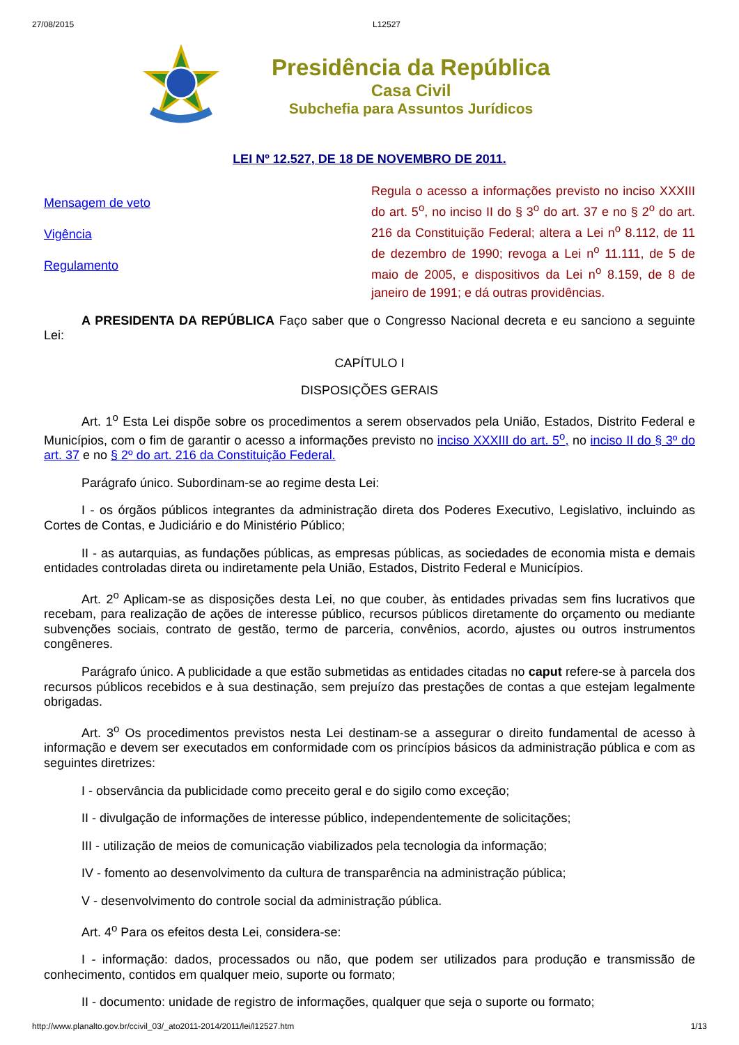27/08/2015 L12527
Presidência da República
Casa Civil
Subchefia para Assuntos Jurídicos
LEI Nº 12.527, DE 18 DE NOVEMBRO DE 2011.
Mensagem de veto
Vigência
Regulamento
Regula o acesso a informações previsto no inciso XXXIII do art. 5<sup>o</sup>, no inciso II do § 3<sup>o</sup> do art. 37 e no § 2<sup>o</sup> do art. 216 da Constituição Federal; altera a Lei n<sup>o</sup> 8.112, de 11 de dezembro de 1990; revoga a Lei n<sup>o</sup> 11.111, de 5 de maio de 2005, e dispositivos da Lei n<sup>o</sup> 8.159, de 8 de janeiro de 1991; e dá outras providências.
A PRESIDENTA DA REPÚBLICA Faço saber que o Congresso Nacional decreta e eu sanciono a seguinte Lei:
CAPÍTULO I
DISPOSIÇÕES GERAIS
Art. 1<sup>o</sup> Esta Lei dispõe sobre os procedimentos a serem observados pela União, Estados, Distrito Federal e Municípios, com o fim de garantir o acesso a informações previsto no inciso XXXIII do art. 5<sup>o</sup>, no inciso II do § 3º do art. 37 e no § 2º do art. 216 da Constituição Federal.
Parágrafo único. Subordinam-se ao regime desta Lei:
I - os órgãos públicos integrantes da administração direta dos Poderes Executivo, Legislativo, incluindo as Cortes de Contas, e Judiciário e do Ministério Público;
II - as autarquias, as fundações públicas, as empresas públicas, as sociedades de economia mista e demais entidades controladas direta ou indiretamente pela União, Estados, Distrito Federal e Municípios.
Art. 2<sup>o</sup> Aplicam-se as disposições desta Lei, no que couber, às entidades privadas sem fins lucrativos que recebam, para realização de ações de interesse público, recursos públicos diretamente do orçamento ou mediante subvenções sociais, contrato de gestão, termo de parceria, convênios, acordo, ajustes ou outros instrumentos congêneres.
Parágrafo único. A publicidade a que estão submetidas as entidades citadas no caput refere-se à parcela dos recursos públicos recebidos e à sua destinação, sem prejuízo das prestações de contas a que estejam legalmente obrigadas.
Art. 3<sup>o</sup> Os procedimentos previstos nesta Lei destinam-se a assegurar o direito fundamental de acesso à informação e devem ser executados em conformidade com os princípios básicos da administração pública e com as seguintes diretrizes:
I - observância da publicidade como preceito geral e do sigilo como exceção;
II - divulgação de informações de interesse público, independentemente de solicitações;
III - utilização de meios de comunicação viabilizados pela tecnologia da informação;
IV - fomento ao desenvolvimento da cultura de transparência na administração pública;
V - desenvolvimento do controle social da administração pública.
Art. 4<sup>o</sup> Para os efeitos desta Lei, considera-se:
I - informação: dados, processados ou não, que podem ser utilizados para produção e transmissão de conhecimento, contidos em qualquer meio, suporte ou formato;
II - documento: unidade de registro de informações, qualquer que seja o suporte ou formato;
http://www.planalto.gov.br/ccivil_03/_ato2011-2014/2011/lei/l12527.htm 1/13